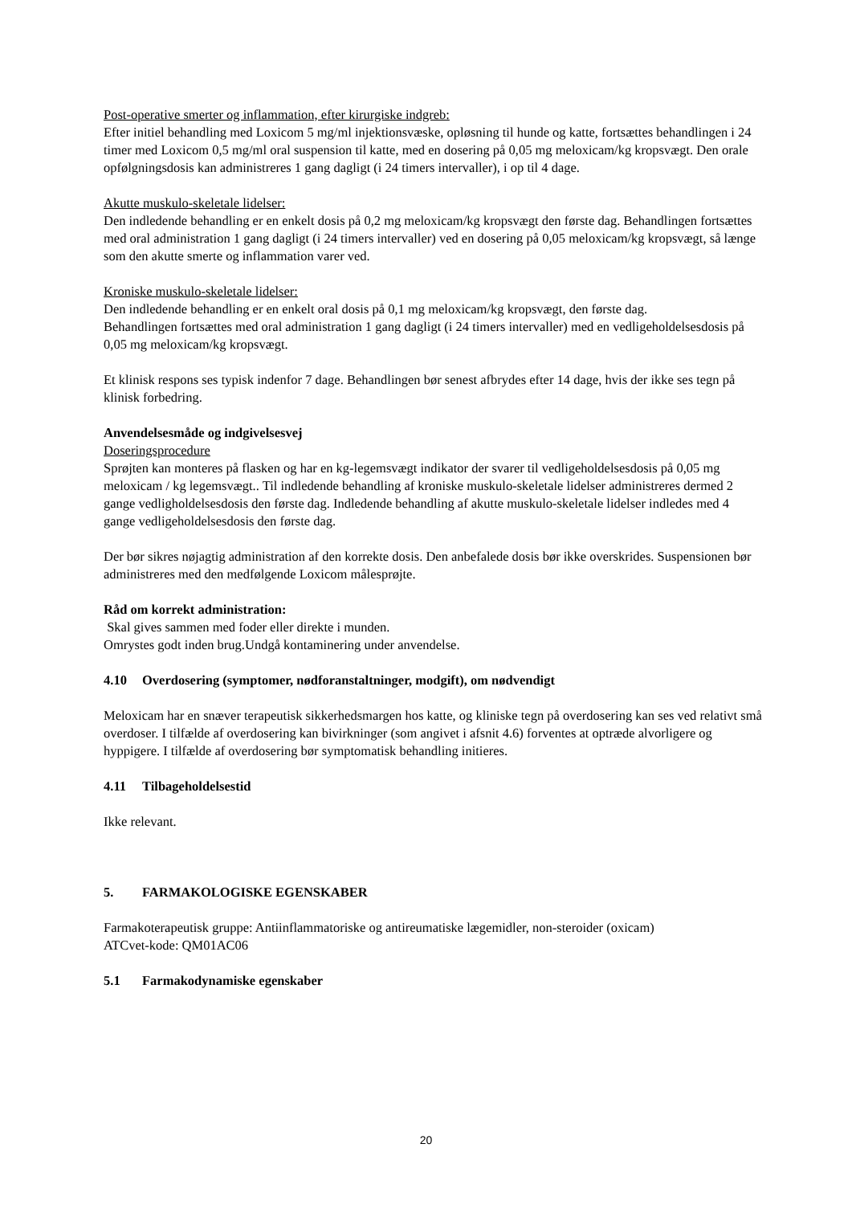Post-operative smerter og inflammation, efter kirurgiske indgreb:
Efter initiel behandling med Loxicom 5 mg/ml injektionsvæske, opløsning til hunde og katte, fortsættes behandlingen i 24 timer med Loxicom 0,5 mg/ml oral suspension til katte, med en dosering på 0,05 mg meloxicam/kg kropsvægt. Den orale opfølgningsdosis kan administreres 1 gang dagligt (i 24 timers intervaller), i op til 4 dage.
Akutte muskulo-skeletale lidelser:
Den indledende behandling er en enkelt dosis på 0,2 mg meloxicam/kg kropsvægt den første dag. Behandlingen fortsættes med oral administration 1 gang dagligt (i 24 timers intervaller) ved en dosering på 0,05 meloxicam/kg kropsvægt, så længe som den akutte smerte og inflammation varer ved.
Kroniske muskulo-skeletale lidelser:
Den indledende behandling er en enkelt oral dosis på 0,1 mg meloxicam/kg kropsvægt, den første dag.
Behandlingen fortsættes med oral administration 1 gang dagligt (i 24 timers intervaller) med en vedligeholdelsesdosis på 0,05 mg meloxicam/kg kropsvægt.
Et klinisk respons ses typisk indenfor 7 dage. Behandlingen bør senest afbrydes efter 14 dage, hvis der ikke ses tegn på klinisk forbedring.
Anvendelsesmåde og indgivelsesvej
Doseringsprocedure
Sprøjten kan monteres på flasken og har en kg-legemsvægt indikator der svarer til vedligeholdelsesdosis på 0,05 mg meloxicam / kg legemsvægt.. Til indledende behandling af kroniske muskulo-skeletale lidelser administreres dermed 2 gange vedligholdelsesdosis den første dag. Indledende behandling af akutte muskulo-skeletale lidelser indledes med 4 gange vedligeholdelsesdosis den første dag.
Der bør sikres nøjagtig administration af den korrekte dosis. Den anbefalede dosis bør ikke overskrides. Suspensionen bør administreres med den medfølgende Loxicom målesprøjte.
Råd om korrekt administration:
Skal gives sammen med foder eller direkte i munden.
Omrystes godt inden brug.Undgå kontaminering under anvendelse.
4.10 Overdosering (symptomer, nødforanstaltninger, modgift), om nødvendigt
Meloxicam har en snæver terapeutisk sikkerhedsmargen hos katte, og kliniske tegn på overdosering kan ses ved relativt små overdoser. I tilfælde af overdosering kan bivirkninger (som angivet i afsnit 4.6) forventes at optræde alvorligere og hyppigere. I tilfælde af overdosering bør symptomatisk behandling initieres.
4.11 Tilbageholdelsestid
Ikke relevant.
5. FARMAKOLOGISKE EGENSKABER
Farmakoterapeutisk gruppe: Antiinflammatoriske og antireumatiske lægemidler, non-steroider (oxicam)
ATCvet-kode: QM01AC06
5.1 Farmakodynamiske egenskaber
20